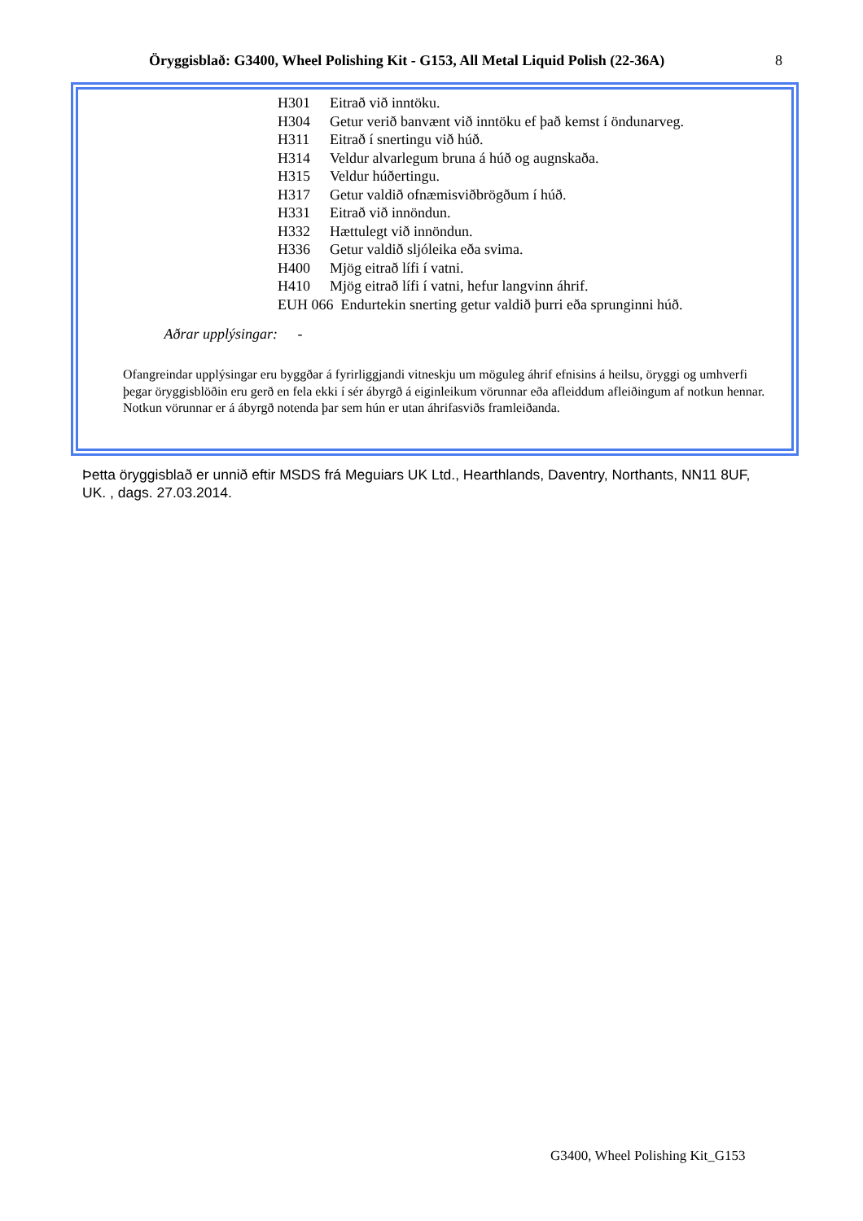Öryggisblað: G3400, Wheel Polishing Kit - G153, All Metal Liquid Polish (22-36A) 8
| H301 | Eitrað við inntöku. |
| H304 | Getur verið banvænt við inntöku ef það kemst í öndunarveg. |
| H311 | Eitrað í snertingu við húð. |
| H314 | Veldur alvarlegum bruna á húð og augnskaða. |
| H315 | Veldur húðertingu. |
| H317 | Getur valdið ofnæmisviðbrögðum í húð. |
| H331 | Eitrað við innöndun. |
| H332 | Hættulegt við innöndun. |
| H336 | Getur valdið sljóleika eða svima. |
| H400 | Mjög eitrað lífi í vatni. |
| H410 | Mjög eitrað lífi í vatni, hefur langvinn áhrif. |
| EUH 066 Endurtekin snerting getur valdið þurri eða sprunginni húð. | |
Aðrar upplýsingar: -
Ofangreindar upplýsingar eru byggðar á fyrirliggjandi vitneskju um möguleg áhrif efnisins á heilsu, öryggi og umhverfi þegar öryggisblöðin eru gerð en fela ekki í sér ábyrgð á eiginleikum vörunnar eða afleiddum afleiðingum af notkun hennar. Notkun vörunnar er á ábyrgð notenda þar sem hún er utan áhrifasviðs framleiðanda.
Þetta öryggisblað er unnið eftir MSDS frá Meguiars UK Ltd., Hearthlands, Daventry, Northants, NN11 8UF, UK. , dags. 27.03.2014.
G3400, Wheel Polishing Kit_G153